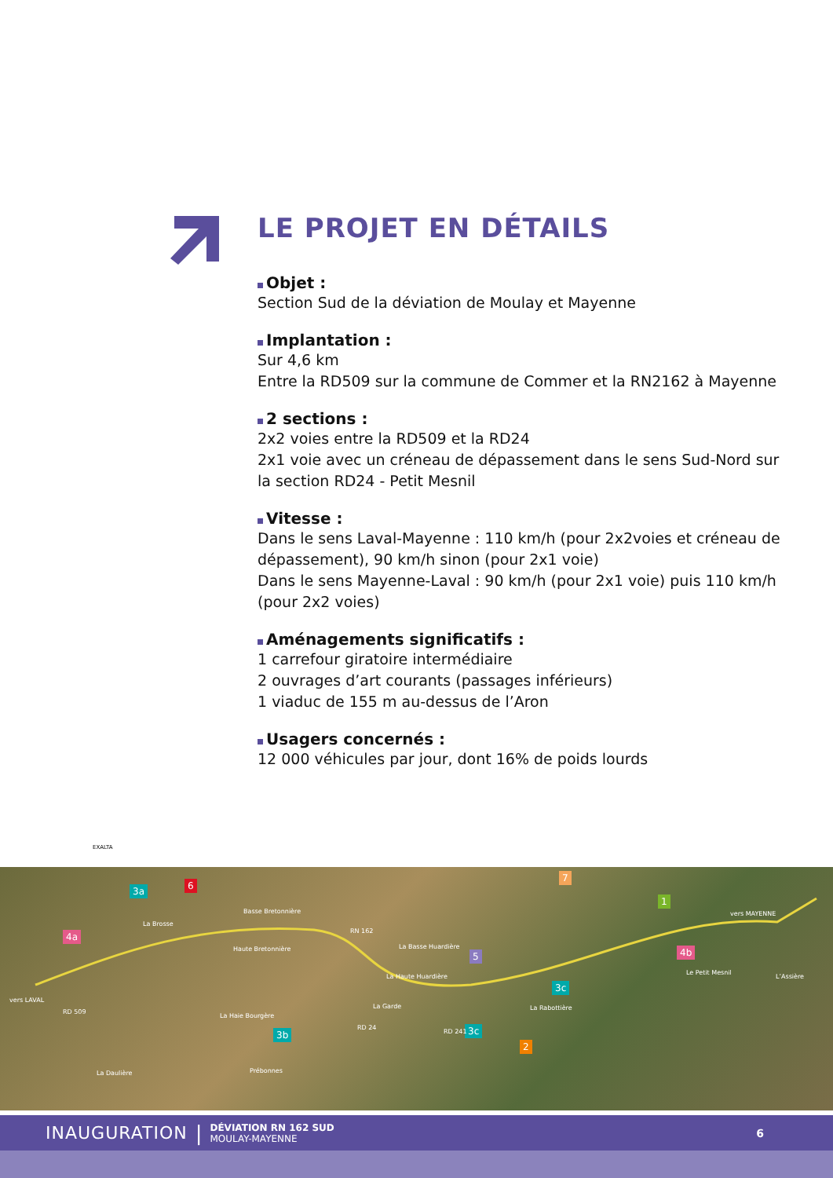LE PROJET EN DÉTAILS
Objet :
Section Sud de la déviation de Moulay et Mayenne
Implantation :
Sur 4,6 km
Entre la RD509 sur la commune de Commer et la RN2162 à Mayenne
2 sections :
2x2 voies entre la RD509 et la RD24
2x1 voie avec un créneau de dépassement dans le sens Sud-Nord sur la section RD24 - Petit Mesnil
Vitesse :
Dans le sens Laval-Mayenne : 110 km/h (pour 2x2voies et créneau de dépassement), 90 km/h sinon (pour 2x1 voie)
Dans le sens Mayenne-Laval : 90 km/h (pour 2x1 voie) puis 110 km/h (pour 2x2 voies)
Aménagements significatifs :
1 carrefour giratoire intermédiaire
2 ouvrages d’art courants (passages inférieurs)
1 viaduc de 155 m au-dessus de l’Aron
Usagers concernés :
12 000 véhicules par jour, dont 16% de poids lourds
EXALTA
3a 6
7
1
4a
5 4b
3c
3b 3c
2
La Brosse
Basse Bretonnière
Haute Bretonnière La Basse Huardière
La Haute Huardière
La Garde
La Haie Bourgère
La Rabottière
Le Petit Mesnil
L’Assière
vers MAYENNE
vers LAVAL
La Daulière Prébonnes
RN 162
RD 509
RD 24
RD 241
INAUGURATION | DÉVIATION RN 162 SUD
MOULAY-MAYENNE 6